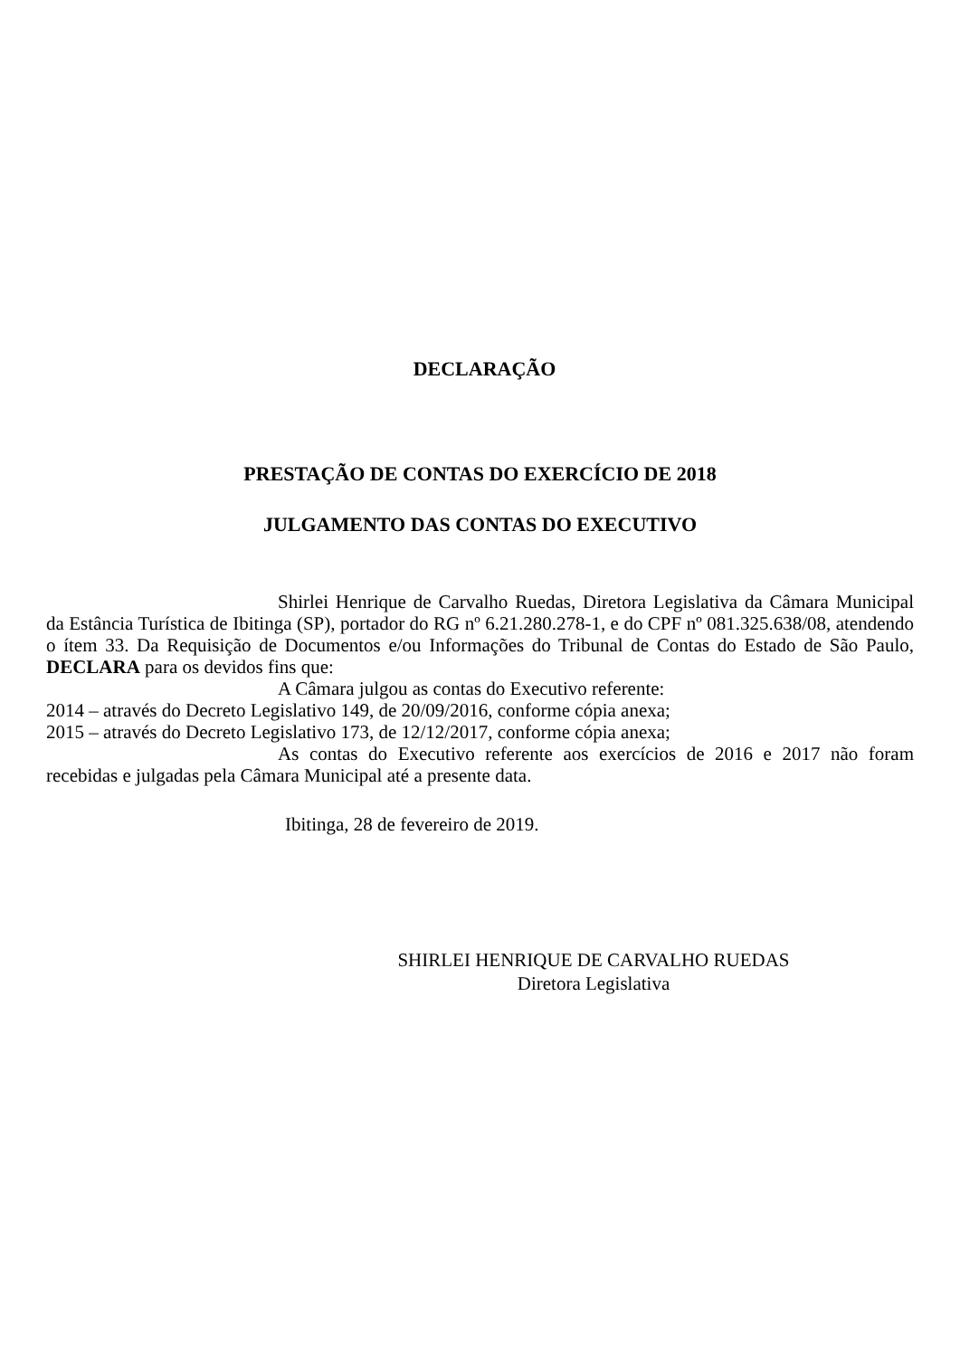DECLARAÇÃO
PRESTAÇÃO DE CONTAS DO EXERCÍCIO DE 2018
JULGAMENTO DAS CONTAS DO EXECUTIVO
Shirlei Henrique de Carvalho Ruedas, Diretora Legislativa da Câmara Municipal da Estância Turística de Ibitinga (SP), portador do RG nº 6.21.280.278-1, e do CPF nº 081.325.638/08, atendendo o ítem 33. Da Requisição de Documentos e/ou Informações do Tribunal de Contas do Estado de São Paulo, DECLARA para os devidos fins que:
A Câmara julgou as contas do Executivo referente:
2014 – através do Decreto Legislativo 149, de 20/09/2016, conforme cópia anexa;
2015 – através do Decreto Legislativo 173, de 12/12/2017, conforme cópia anexa;
As contas do Executivo referente aos exercícios de 2016 e 2017 não foram recebidas e julgadas pela Câmara Municipal até a presente data.
Ibitinga, 28 de fevereiro de 2019.
SHIRLEI HENRIQUE DE CARVALHO RUEDAS
Diretora Legislativa